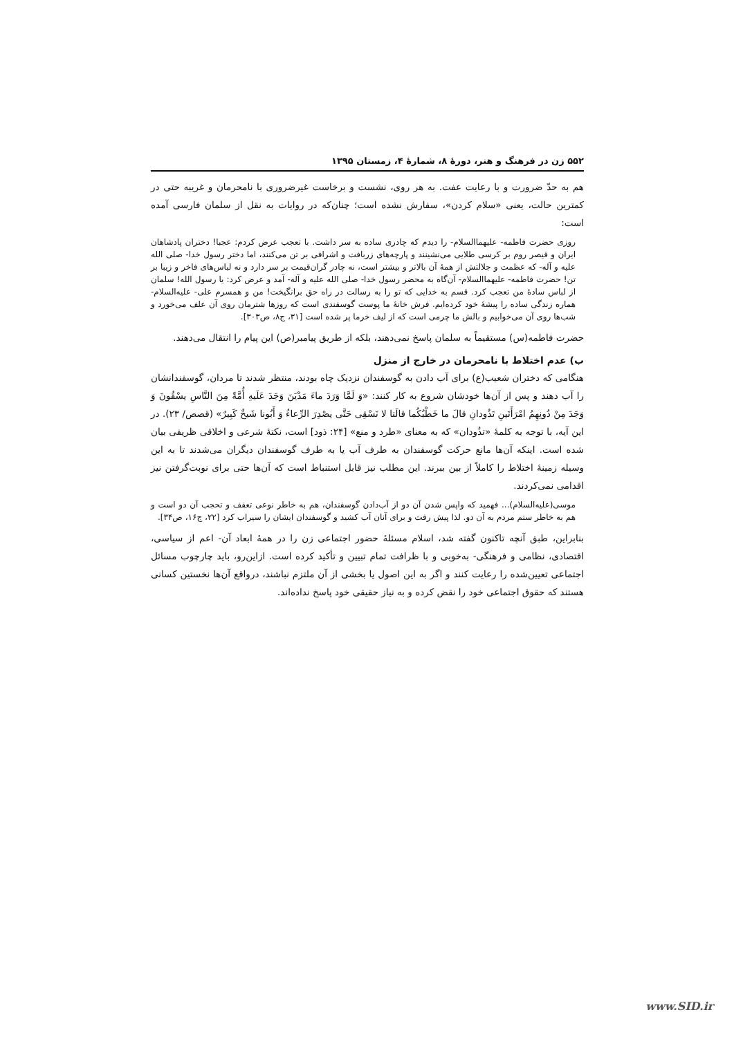۵۵۲ زن در فرهنگ و هنر، دورهٔ ۸، شمارهٔ ۴، زمستان ۱۳۹۵
هم به حدّ ضرورت و با رعایت عفت. به هر روی، نشست و برخاست غیرضروری با نامحرمان و غریبه حتی در کمترین حالت، یعنی «سلام کردن»، سفارش نشده است؛ چنان‌که در روایات به نقل از سلمان فارسی آمده است:
روزی حضرت فاطمه- علیهماالسلام- را دیدم که چادری ساده به سر داشت. با تعجب عرض کردم: عجبا! دختران پادشاهان ایران و قیصر روم بر کرسی طلایی می‌نشینند و پارچه‌های زربافت و اشرافی بر تن می‌کنند، اما دختر رسول خدا- صلی الله علیه و آله- که عظمت و جلالتش از همهٔ آن بالاتر و بیشتر است، نه چادر گران‌قیمت بر سر دارد و نه لباس‌های فاخر و زیبا بر تن! حضرت فاطمه- علیهماالسلام- آن‌گاه به محضر رسول خدا- صلی الله علیه و آله- آمد و عرض کرد: یا رسول الله! سلمان از لباس سادهٔ من تعجب کرد. قسم به خدایی که تو را به رسالت در راه حق برانگیخت! من و همسرم علی- علیه‌السلام- هماره زندگی ساده را پیشهٔ خود کرده‌ایم. فرش خانهٔ ما پوست گوسفندی است که روزها شترمان روی آن علف می‌خورد و شب‌ها روی آن می‌خوابیم و بالش ما چرمی است که از لیف خرما پر شده است [۳۱، ج۸، ص۳۰۳].
حضرت فاطمه(س) مستقیماً به سلمان پاسخ نمی‌دهند، بلکه از طریق پیامبر(ص) این پیام را انتقال می‌دهند.
ب) عدم اختلاط با نامحرمان در خارج از منزل
هنگامی که دختران شعیب(ع) برای آب دادن به گوسفندان نزدیک چاه بودند، منتظر شدند تا مردان، گوسفندانشان را آب دهند و پس از آن‌ها خودشان شروع به کار کنند: «وَ لَمَّا وَرَدَ ماءَ مَدْیَنَ وَجَدَ عَلَیهِ أُمَّةً مِنَ النَّاسِ یسْقُونَ وَ وَجَدَ مِنْ دُونِهِمُ امْرَأَتَینِ تَذُودانِ قالَ ما خَطْبُكُما قالَتا لا نَسْقِی حَتَّی یصْدِرَ الرِّعاءُ وَ أَبُونا شَیخٌ كَبِیرٌ» (قصص/ ۲۳). در این آیه، با توجه به کلمهٔ «تذُودان» که به معنای «طرد و منع» [۲۴: ذود] است، نکتهٔ شرعی و اخلاقی ظریفی بیان شده است. اینکه آن‌ها مانع حرکت گوسفندان به طرف آب یا به طرف گوسفندان دیگران می‌شدند تا به این وسیله زمینهٔ اختلاط را کاملاً از بین ببرند. این مطلب نیز قابل استنباط است که آن‌ها حتی برای نوبت‌گرفتن نیز اقدامی نمی‌کردند.
موسی(علیه‌السلام)... فهمید که واپس شدن آن دو از آب‌دادن گوسفندان، هم به خاطر نوعی تعفف و تحجب آن دو است و هم به خاطر ستم مردم به آن دو. لذا پیش رفت و برای آنان آب کشید و گوسفندان ایشان را سیراب کرد [۲۲، ج۱۶، ص۳۴].
بنابراین، طبق آنچه تاکنون گفته شد، اسلام مسئلهٔ حضور اجتماعی زن را در همهٔ ابعاد آن- اعم از سیاسی، اقتصادی، نظامی و فرهنگی- به‌خوبی و با ظرافت تمام تبیین و تأکید کرده است. ازاین‌رو، باید چارچوب مسائل اجتماعی تعیین‌شده را رعایت کنند و اگر به این اصول یا بخشی از آن ملتزم نباشند، درواقع آن‌ها نخستین کسانی هستند که حقوق اجتماعی خود را نقض کرده و به نیاز حقیقی خود پاسخ نداده‌اند.
www.SID.ir